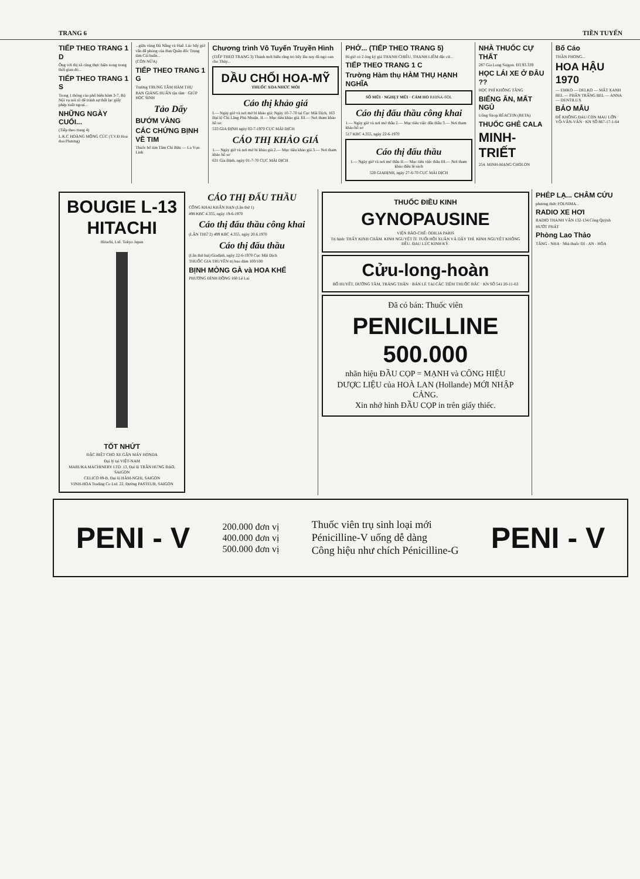TRANG 6 TIỀN TUYẾN
TIẾP THEO TRANG 1 D
Ông với thị xã cùng thực hiện xong trong thời gian đó...
TIẾP THEO TRANG 1 S
Trong 1 thông cáo phổ biến hôm 3-7, Bộ Nội vụ nói rõ để tránh sự thất lạc giấy phép xuất ngoại...
NHỮNG NGÀY CUỐI...
(Tiếp theo trang 4)
L.K.C HOÀNG MỘNG CÚC (T.V.Đ Hoa đoa Phương)
...giữa vùng Đà Nẵng và Huế. Lúc bấy giờ vấn đề phòng của Ban Quân đốc Trung tâm Cải huấn...
(CÒN NỮA)
TIẾP THEO TRANG 1 G
Trường TRUNG TÂM HÀM THỤ
BAN GIẢNG HUẤN tận tâm · GIÚP HỌC SINH
Tảo Dấy
BƯỚM VÀNG
CÁC CHỨNG BỊNH VỀ TIM
Thuốc bổ tim Tâm Chí Bửu — La Vọn Linh
Chương trình Vô Tuyến Truyền Hình
(TIẾP THEO TRANG 3) Thánh mới biểu rằng trò bấy lâu nay đã ngó oan cho Thủy...
DẦU CHỔI HOA-MỸ
THUỐC XOA NHỨC MỎI
Cáo thị khảo giá
I.— Ngày giờ và nơi mở bì khảo giá: Ngày 10-7-70 tại Cục Mãi Dịch, 163 Đại lộ Chi Lăng Phú Nhuận. II.— Mục tiêu khảo giá. III.— Nơi tham khảo hồ sơ.
533 GIA ĐỊNH ngày 02-7-1970 CỤC MÃI DỊCH
CÁO THỊ KHẢO GIÁ
1.— Ngày giờ và nơi mở bì khảo giá 2.— Mục tiêu khảo giá 3.— Nơi tham khảo hồ sơ
631 Gia Định, ngày 01-7-70 CỤC MÃI DỊCH
PHỞ... (TIẾP THEO TRANG 5)
Bí giờ có 2 ông ký giả THANH CHIÊU, THANH LIÊM đặc cử...
TIẾP THEO TRANG 1 C
Trường Hàm thụ HÀM THỤ HẠNH NGHĨA
SỔ MŨI · NGHẸT MŨI · CẢM HO RHINA-SOL
Cáo thị đấu thầu công khai
1.— Ngày giờ và nơi mở thầu 2.— Mục tiêu việc đấu thầu 3.— Nơi tham khảo hồ sơ
517 KBC 4.355, ngày 22-6-1970
Cáo thị đấu thầu
I.— Ngày giờ và nơi mở thầu II.— Mục tiêu việc thầu III.— Nơi tham khảo điều lệ sách
520 GIAĐỊNH, ngày 27-6-70 CỤC MÃI DỊCH
NHÀ THUỐC CỰ THẤT
287 Gia Long Saigon. ĐT.93.339
HỌC LÁI XE Ở ĐÂU ??
HỌC PHÍ KHÔNG TĂNG
BIẾNG ĂN, MẤT NGỦ
Uống Sirop RÉACTIN (BETA)
THUỐC GHẺ CALA
MINH-TRIẾT
254. MINH-MẠNG CHOLON
Bố Cáo
THẦN PHONG...
HOA HẬU 1970
— EMKO — DELKO — MẤT XANH BEL — PHẤN TRẮNG BEL — ANNA — DENTILUX
BẢO MẪU
ĐỂ KHÔNG ĐAU CON MAU LỚN · VÕ-VĂN-VÂN · KN SỐ 867-17-1-64
BOUGIE L-13
HITACHI
Hitachi, Ltd. Tokyo Japan
TỐT NHỨT
ĐẶC BIỆT CHO XE GẮN MÁY HONDA
Đại lý tại VIỆT-NAM
MARUKA MACHINERY LTD. 13, Đại lộ TRẦN HƯNG ĐẠO, SAIGON
CELICO 89-B, Đại lộ HÀM-NGHI, SAIGON
VINH-HOA Trading Co Ltd. 22, Đường PASTEUR, SAIGON
CÁO THỊ ĐẤU THẦU
CÔNG KHAI KHẨN HẠN (Lần thứ 1)
498 KBC 4.355, ngày 19-6-1970
Cáo thị đấu thầu công khai
(LẦN THỨ 2) 499 KBC 4.355, ngày 20.6.1970
Cáo thị đấu thầu
(Lần thứ hai) Giađịnh, ngày 22-6-1970 Cục Mãi Dịch
THUỐC GIA TRUYỀN trị bao đảm 100/100
BỊNH MÒNG GÀ và HOA KHẾ
PHƯƠNG ĐÌNH ĐÔNG 160 Lê Lai
THUỐC ĐIỀU KINH
GYNOPAUSINE
VIỆN BÀO-CHẾ: ODILIA PARIS
Trị bịnh: THẤY KINH CHẬM. KINH NGUYỆT ÍT. TUỔI HỒI XUÂN VÀ DẬY THÌ. KINH NGUYỆT KHÔNG ĐỀU. ĐAU LÚC KINH KỲ.
Cửu-long-hoàn
BỔ HUYẾT, DƯỠNG TÂM, TRÁNG THẬN · BÁN LẺ TẠI CÁC TIỆM THUỐC BẮC · KN SỐ 541 20-11-63
Đã có bán: Thuốc viên
PENICILLINE 500.000
nhãn hiệu ĐẦU CỌP = MẠNH và CÔNG HIỆU
DƯỢC LIỆU của HOÀ LAN (Hollande) MỚI NHẬP CẢNG.
Xin nhớ hình ĐẦU CỌP in trên giấy thiếc.
PHÉP LẠ... CHÂM CỨU
phương thức FOUSIMA...
RADIO XE HƠI
RADIO THANH VÂN 132-134 Công Quỳnh
HƯỚT PHÁT
Phòng Lao Thảo
TĂNG - NHA · Nhà thuốc DI - AN - HÒA
PENI - V
200.000 đơn vị
400.000 đơn vị
500.000 đơn vị
Thuốc viên trụ sinh loại mới
Pénicilline-V uống dễ dàng
Công hiệu như chích Pénicilline-G
PENI - V